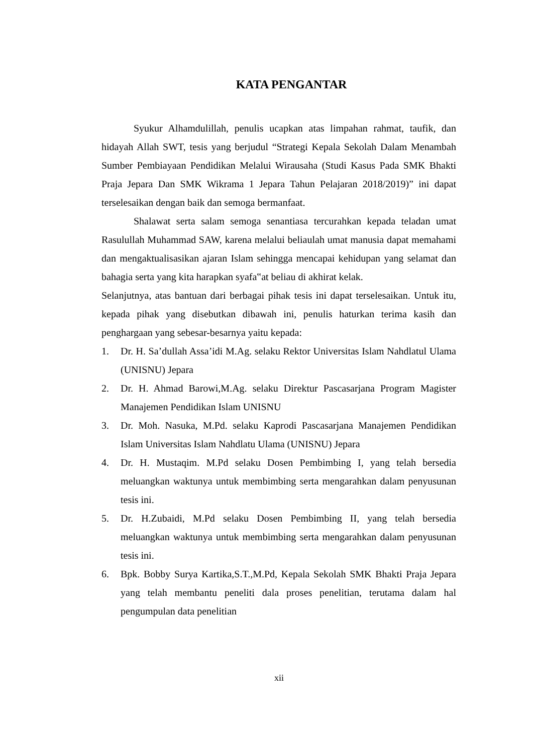KATA PENGANTAR
Syukur Alhamdulillah, penulis ucapkan atas limpahan rahmat, taufik, dan hidayah Allah SWT, tesis yang berjudul “Strategi Kepala Sekolah Dalam Menambah Sumber Pembiayaan Pendidikan Melalui Wirausaha (Studi Kasus Pada SMK Bhakti Praja Jepara Dan SMK Wikrama 1 Jepara Tahun Pelajaran 2018/2019)” ini dapat terselesaikan dengan baik dan semoga bermanfaat.
Shalawat serta salam semoga senantiasa tercurahkan kepada teladan umat Rasulullah Muhammad SAW, karena melalui beliaulah umat manusia dapat memahami dan mengaktualisasikan ajaran Islam sehingga mencapai kehidupan yang selamat dan bahagia serta yang kita harapkan syafa‟at beliau di akhirat kelak.
Selanjutnya, atas bantuan dari berbagai pihak tesis ini dapat terselesaikan. Untuk itu, kepada pihak yang disebutkan dibawah ini, penulis haturkan terima kasih dan penghargaan yang sebesar-besarnya yaitu kepada:
1. Dr. H. Sa’dullah Assa’idi M.Ag. selaku Rektor Universitas Islam Nahdlatul Ulama (UNISNU) Jepara
2. Dr. H. Ahmad Barowi,M.Ag. selaku Direktur Pascasarjana Program Magister Manajemen Pendidikan Islam UNISNU
3. Dr. Moh. Nasuka, M.Pd. selaku Kaprodi Pascasarjana Manajemen Pendidikan Islam Universitas Islam Nahdlatu Ulama (UNISNU) Jepara
4. Dr. H. Mustaqim. M.Pd selaku Dosen Pembimbing I, yang telah bersedia meluangkan waktunya untuk membimbing serta mengarahkan dalam penyusunan tesis ini.
5. Dr. H.Zubaidi, M.Pd selaku Dosen Pembimbing II, yang telah bersedia meluangkan waktunya untuk membimbing serta mengarahkan dalam penyusunan tesis ini.
6. Bpk. Bobby Surya Kartika,S.T.,M.Pd, Kepala Sekolah SMK Bhakti Praja Jepara yang telah membantu peneliti dala proses penelitian, terutama dalam hal pengumpulan data penelitian
xii